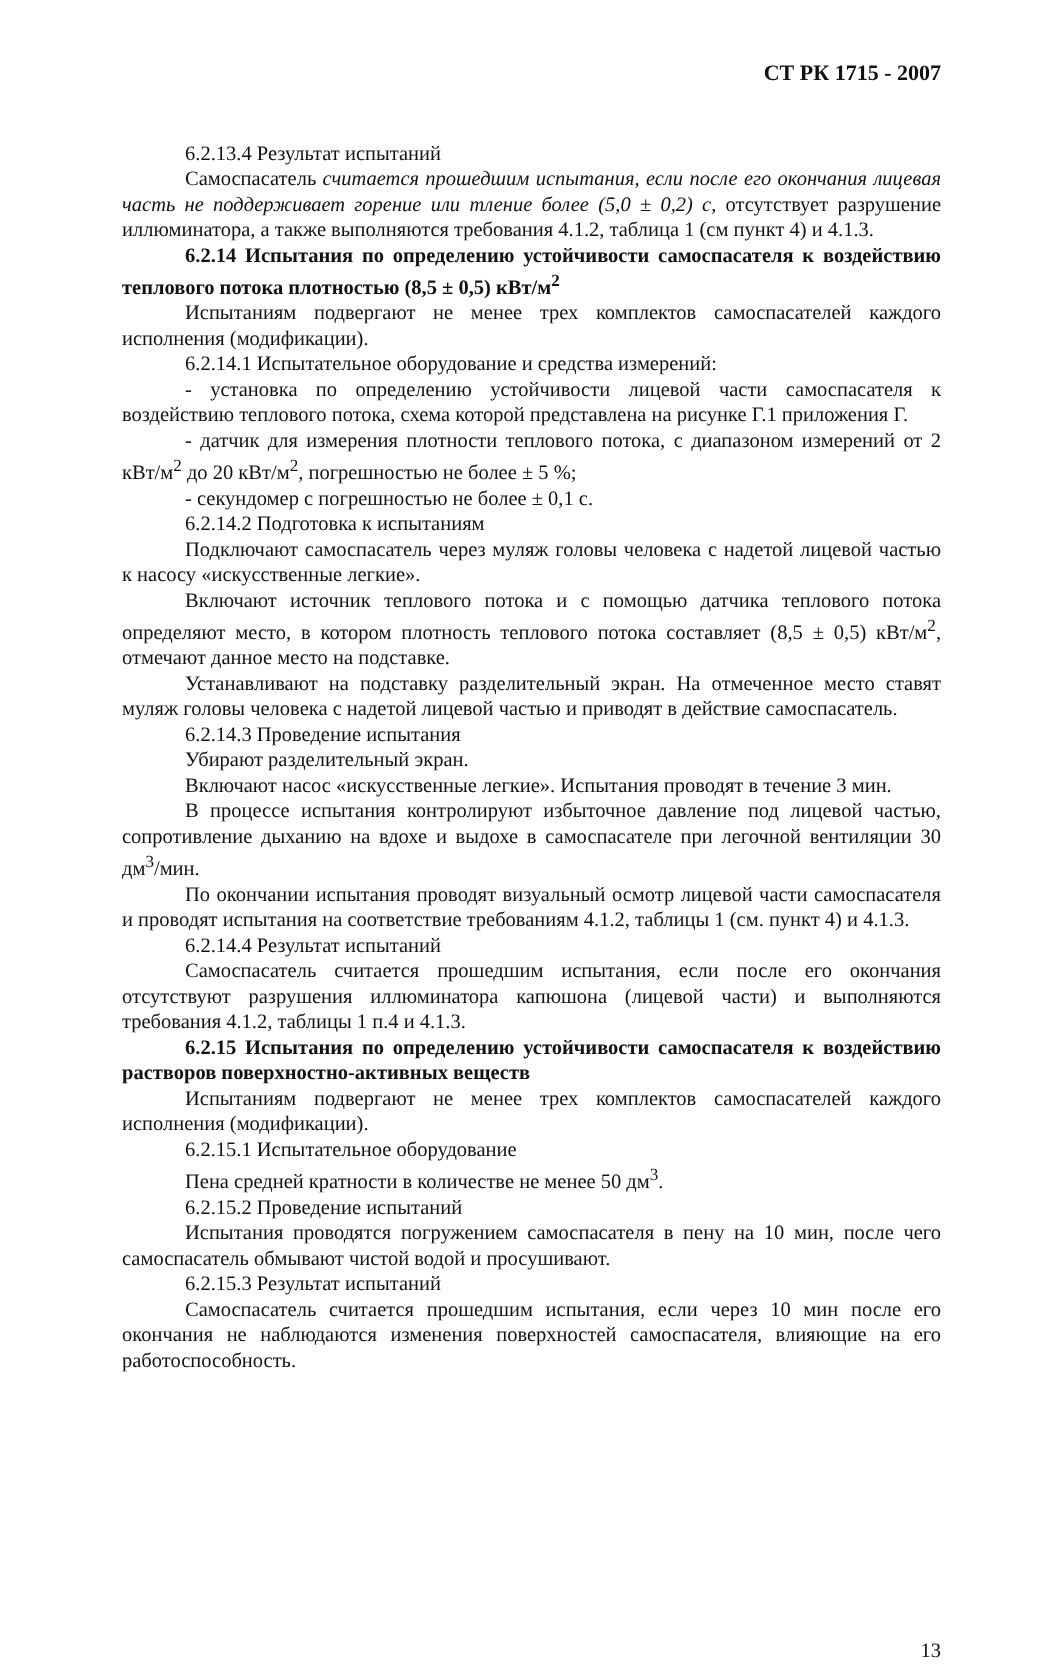СТ РК 1715 - 2007
6.2.13.4 Результат испытаний
Самоспасатель считается прошедшим испытания, если после его окончания лицевая часть не поддерживает горение или тление более (5,0 ± 0,2) с, отсутствует разрушение иллюминатора, а также выполняются требования 4.1.2, таблица 1 (см пункт 4) и 4.1.3.
6.2.14 Испытания по определению устойчивости самоспасателя к воздействию теплового потока плотностью (8,5 ± 0,5) кВт/м<sup>2</sup>
Испытаниям подвергают не менее трех комплектов самоспасателей каждого исполнения (модификации).
6.2.14.1 Испытательное оборудование и средства измерений:
- установка по определению устойчивости лицевой части самоспасателя к воздействию теплового потока, схема которой представлена на рисунке Г.1 приложения Г.
- датчик для измерения плотности теплового потока, с диапазоном измерений от 2 кВт/м<sup>2</sup> до 20 кВт/м<sup>2</sup>, погрешностью не более ± 5 %;
- секундомер с погрешностью не более ± 0,1 с.
6.2.14.2 Подготовка к испытаниям
Подключают самоспасатель через муляж головы человека с надетой лицевой частью к насосу «искусственные легкие».
Включают источник теплового потока и с помощью датчика теплового потока определяют место, в котором плотность теплового потока составляет (8,5 ± 0,5) кВт/м<sup>2</sup>, отмечают данное место на подставке.
Устанавливают на подставку разделительный экран. На отмеченное место ставят муляж головы человека с надетой лицевой частью и приводят в действие самоспасатель.
6.2.14.3 Проведение испытания
Убирают разделительный экран.
Включают насос «искусственные легкие». Испытания проводят в течение 3 мин.
В процессе испытания контролируют избыточное давление под лицевой частью, сопротивление дыханию на вдохе и выдохе в самоспасателе при легочной вентиляции 30 дм<sup>3</sup>/мин.
По окончании испытания проводят визуальный осмотр лицевой части самоспасателя и проводят испытания на соответствие требованиям 4.1.2, таблицы 1 (см. пункт 4) и 4.1.3.
6.2.14.4 Результат испытаний
Самоспасатель считается прошедшим испытания, если после его окончания отсутствуют разрушения иллюминатора капюшона (лицевой части) и выполняются требования 4.1.2, таблицы 1 п.4 и 4.1.3.
6.2.15 Испытания по определению устойчивости самоспасателя к воздействию растворов поверхностно-активных веществ
Испытаниям подвергают не менее трех комплектов самоспасателей каждого исполнения (модификации).
6.2.15.1 Испытательное оборудование
Пена средней кратности в количестве не менее 50 дм<sup>3</sup>.
6.2.15.2 Проведение испытаний
Испытания проводятся погружением самоспасателя в пену на 10 мин, после чего самоспасатель обмывают чистой водой и просушивают.
6.2.15.3 Результат испытаний
Самоспасатель считается прошедшим испытания, если через 10 мин после его окончания не наблюдаются изменения поверхностей самоспасателя, влияющие на его работоспособность.
13